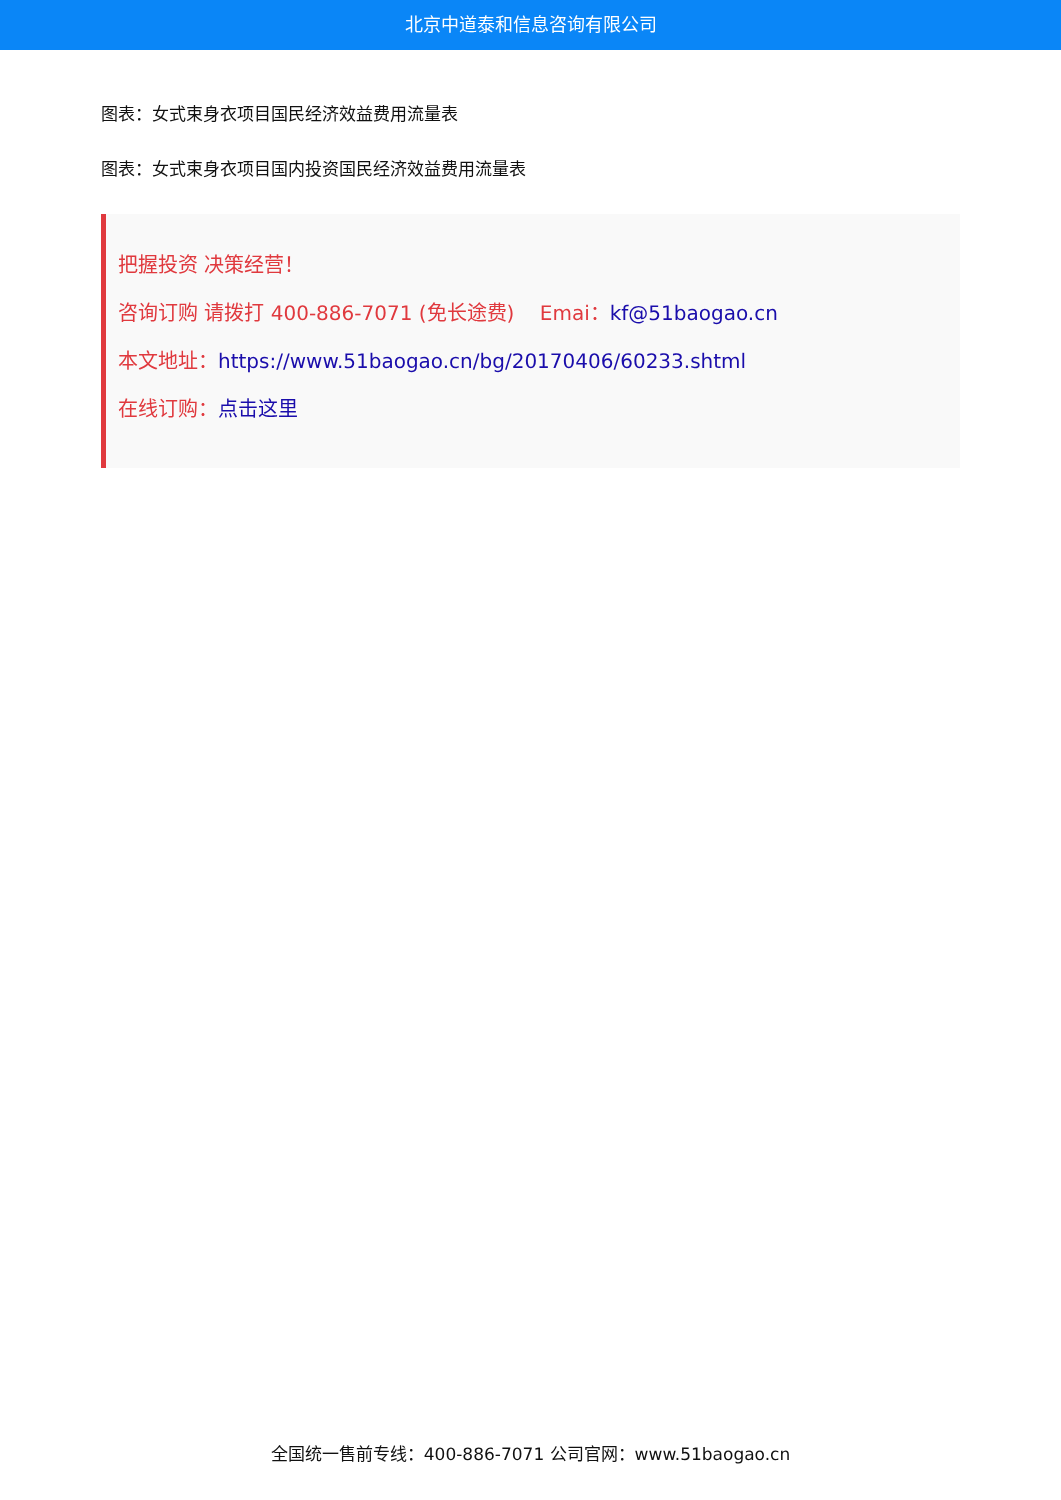北京中道泰和信息咨询有限公司
图表：女式束身衣项目国民经济效益费用流量表
图表：女式束身衣项目国内投资国民经济效益费用流量表
把握投资 决策经营！
咨询订购 请拨打 400-886-7071 (免长途费) Emai：kf@51baogao.cn
本文地址：https://www.51baogao.cn/bg/20170406/60233.shtml
在线订购：点击这里
全国统一售前专线：400-886-7071 公司官网：www.51baogao.cn